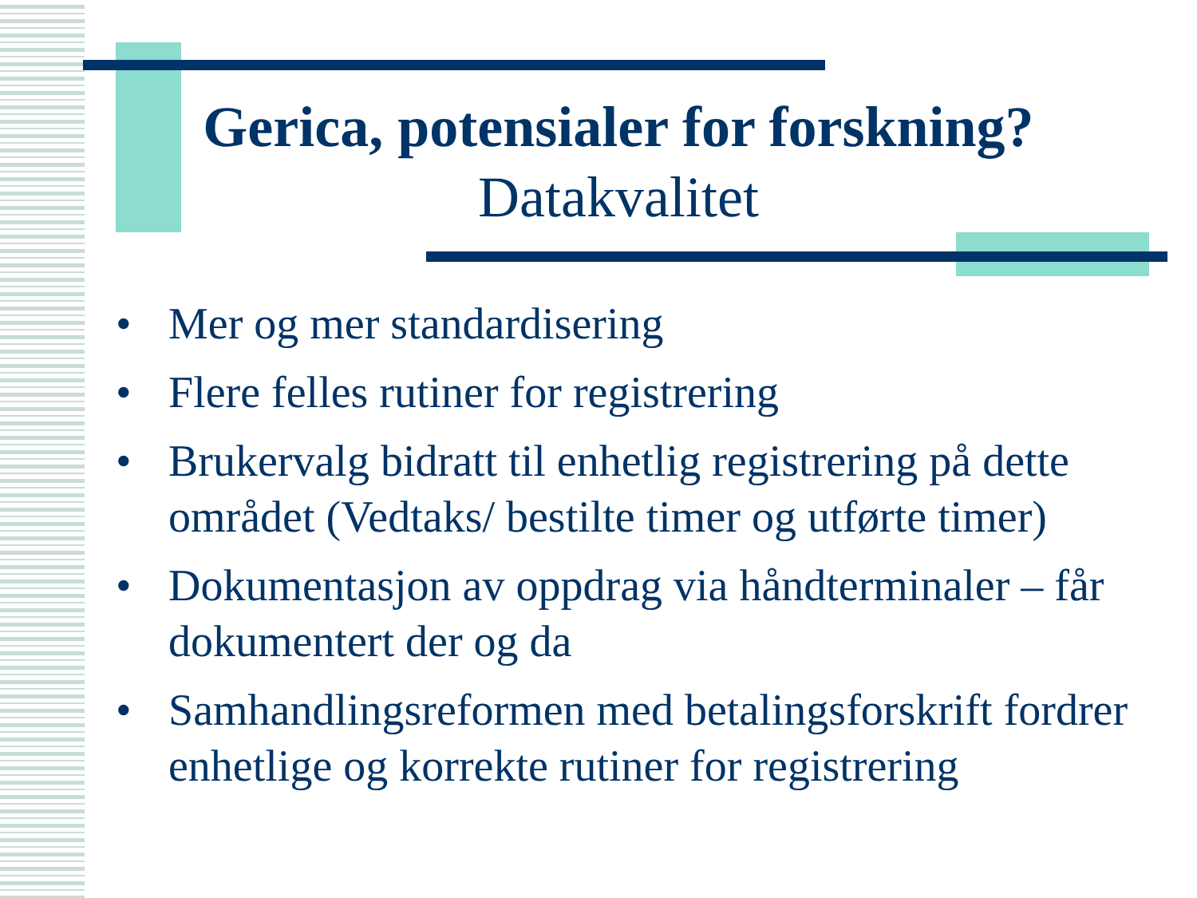Gerica, potensialer for forskning?
Datakvalitet
• Mer og mer standardisering
• Flere felles rutiner for registrering
• Brukervalg bidratt til enhetlig registrering på dette området (Vedtaks/ bestilte timer og utførte timer)
• Dokumentasjon av oppdrag via håndterminaler – får dokumentert der og da
• Samhandlingsreformen med betalingsforskrift fordrer enhetlige og korrekte rutiner for registrering